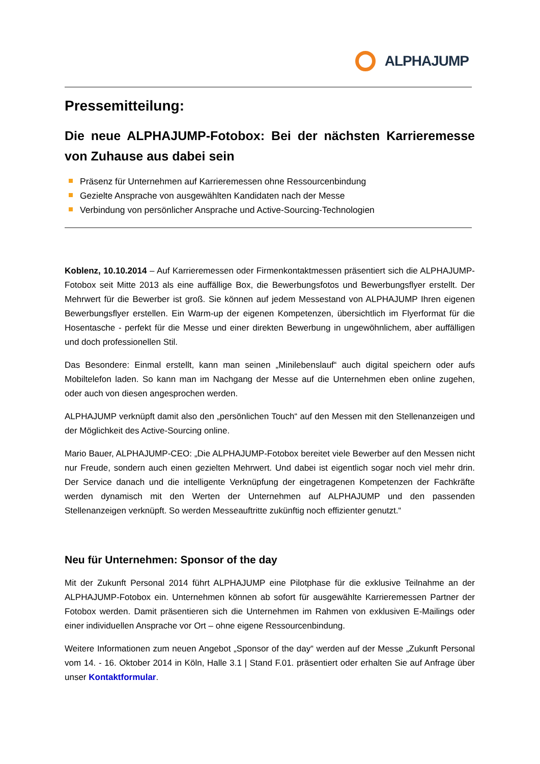ALPHAJUMP
Pressemitteilung:
Die neue ALPHAJUMP-Fotobox: Bei der nächsten Karrieremesse von Zuhause aus dabei sein
Präsenz für Unternehmen auf Karrieremessen ohne Ressourcenbindung
Gezielte Ansprache von ausgewählten Kandidaten nach der Messe
Verbindung von persönlicher Ansprache und Active-Sourcing-Technologien
Koblenz, 10.10.2014 – Auf Karrieremessen oder Firmenkontaktmessen präsentiert sich die ALPHAJUMP-Fotobox seit Mitte 2013 als eine auffällige Box, die Bewerbungsfotos und Bewerbungsflyer erstellt. Der Mehrwert für die Bewerber ist groß. Sie können auf jedem Messestand von ALPHAJUMP Ihren eigenen Bewerbungsflyer erstellen. Ein Warm-up der eigenen Kompetenzen, übersichtlich im Flyerformat für die Hosentasche - perfekt für die Messe und einer direkten Bewerbung in ungewöhnlichem, aber auffälligen und doch professionellen Stil.
Das Besondere: Einmal erstellt, kann man seinen „Minilebenslauf“ auch digital speichern oder aufs Mobiltelefon laden. So kann man im Nachgang der Messe auf die Unternehmen eben online zugehen, oder auch von diesen angesprochen werden.
ALPHAJUMP verknüpft damit also den „persönlichen Touch“ auf den Messen mit den Stellenanzeigen und der Möglichkeit des Active-Sourcing online.
Mario Bauer, ALPHAJUMP-CEO: „Die ALPHAJUMP-Fotobox bereitet viele Bewerber auf den Messen nicht nur Freude, sondern auch einen gezielten Mehrwert. Und dabei ist eigentlich sogar noch viel mehr drin. Der Service danach und die intelligente Verknüpfung der eingetragenen Kompetenzen der Fachkräfte werden dynamisch mit den Werten der Unternehmen auf ALPHAJUMP und den passenden Stellenanzeigen verknüpft. So werden Messeauftritte zukünftig noch effizienter genutzt.“
Neu für Unternehmen: Sponsor of the day
Mit der Zukunft Personal 2014 führt ALPHAJUMP eine Pilotphase für die exklusive Teilnahme an der ALPHAJUMP-Fotobox ein. Unternehmen können ab sofort für ausgewählte Karrieremessen Partner der Fotobox werden. Damit präsentieren sich die Unternehmen im Rahmen von exklusiven E-Mailings oder einer individuellen Ansprache vor Ort – ohne eigene Ressourcenbindung.
Weitere Informationen zum neuen Angebot „Sponsor of the day“ werden auf der Messe „Zukunft Personal vom 14. - 16. Oktober 2014 in Köln, Halle 3.1 | Stand F.01. präsentiert oder erhalten Sie auf Anfrage über unser Kontaktformular.